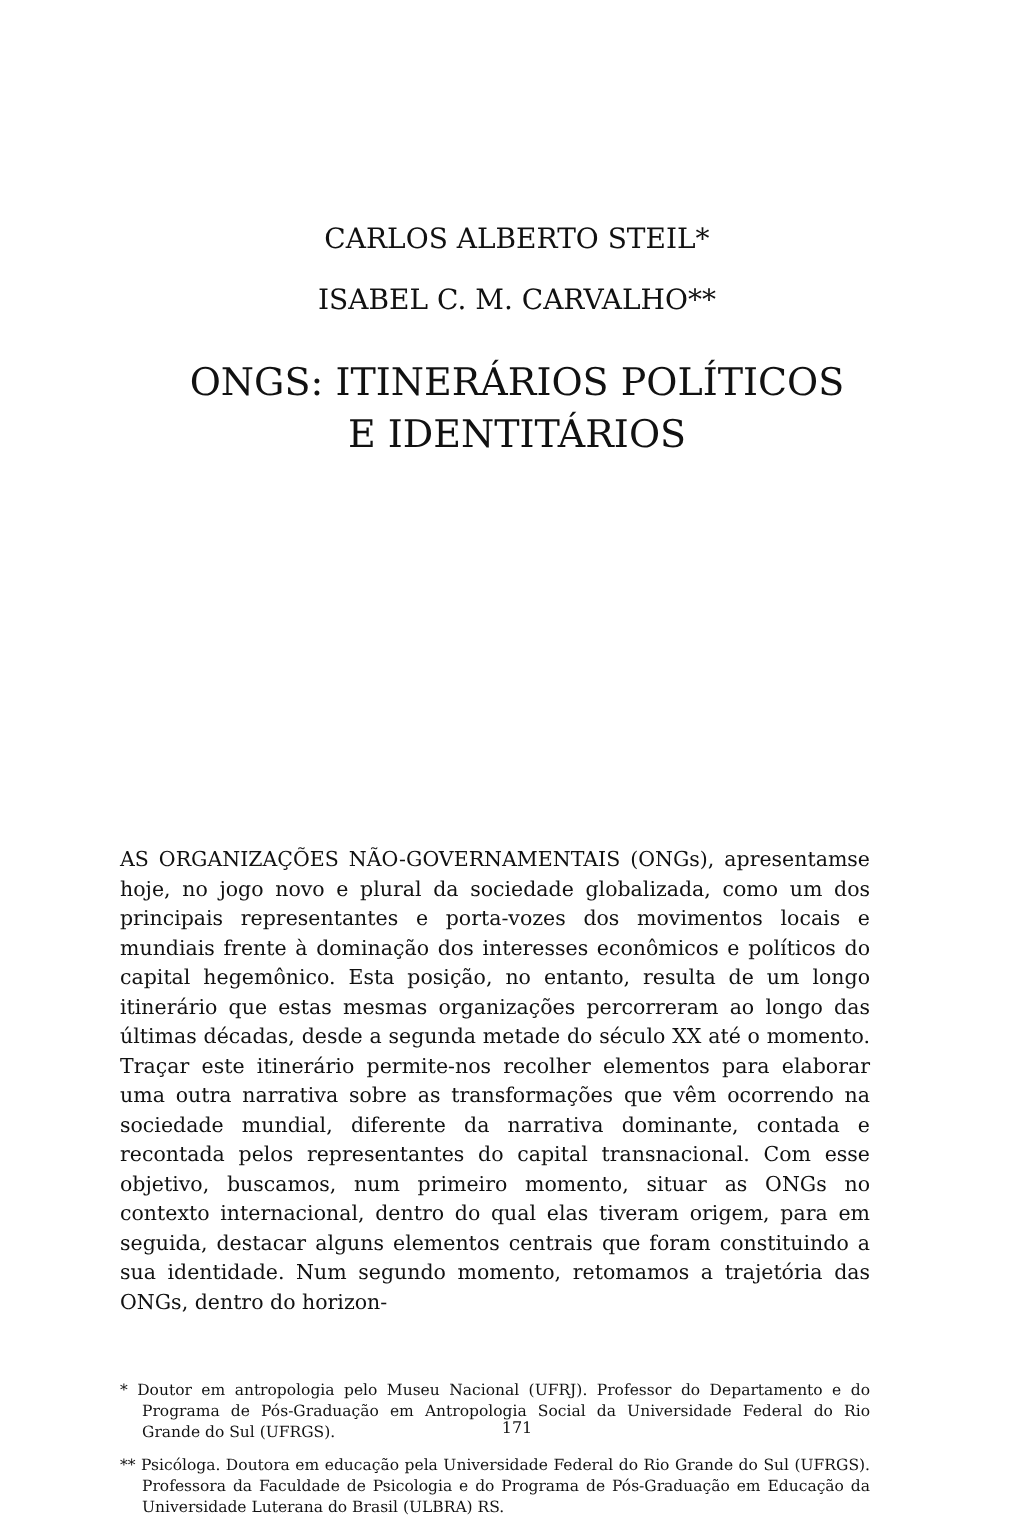CARLOS ALBERTO STEIL*
ISABEL C. M. CARVALHO**
ONGS: ITINERÁRIOS POLÍTICOS
E IDENTITÁRIOS
AS ORGANIZAÇÕES NÃO-GOVERNAMENTAIS (ONGs), apresentamse hoje, no jogo novo e plural da sociedade globalizada, como um dos principais representantes e porta-vozes dos movimentos locais e mundiais frente à dominação dos interesses econômicos e políticos do capital hegemônico. Esta posição, no entanto, resulta de um longo itinerário que estas mesmas organizações percorreram ao longo das últimas décadas, desde a segunda metade do século XX até o momento. Traçar este itinerário permite-nos recolher elementos para elaborar uma outra narrativa sobre as transformações que vêm ocorrendo na sociedade mundial, diferente da narrativa dominante, contada e recontada pelos representantes do capital transnacional. Com esse objetivo, buscamos, num primeiro momento, situar as ONGs no contexto internacional, dentro do qual elas tiveram origem, para em seguida, destacar alguns elementos centrais que foram constituindo a sua identidade. Num segundo momento, retomamos a trajetória das ONGs, dentro do horizon-
* Doutor em antropologia pelo Museu Nacional (UFRJ). Professor do Departamento e do Programa de Pós-Graduação em Antropologia Social da Universidade Federal do Rio Grande do Sul (UFRGS).
** Psicóloga. Doutora em educação pela Universidade Federal do Rio Grande do Sul (UFRGS). Professora da Faculdade de Psicologia e do Programa de Pós-Graduação em Educação da Universidade Luterana do Brasil (ULBRA) RS.
171